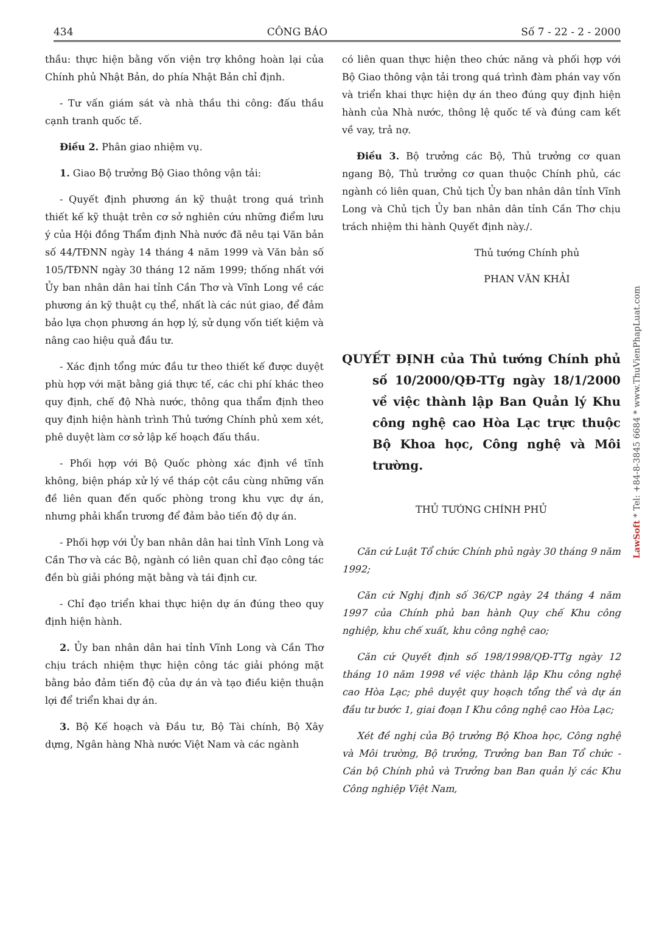434 CÔNG BÁO Số 7 - 22 - 2 - 2000
thầu: thực hiện bằng vốn viện trợ không hoàn lại của Chính phủ Nhật Bản, do phía Nhật Bản chỉ định.
- Tư vấn giám sát và nhà thầu thi công: đấu thầu cạnh tranh quốc tế.
Điều 2. Phân giao nhiệm vụ.
1. Giao Bộ trưởng Bộ Giao thông vận tải:
- Quyết định phương án kỹ thuật trong quá trình thiết kế kỹ thuật trên cơ sở nghiên cứu những điểm lưu ý của Hội đồng Thẩm định Nhà nước đã nêu tại Văn bản số 44/TĐNN ngày 14 tháng 4 năm 1999 và Văn bản số 105/TĐNN ngày 30 tháng 12 năm 1999; thống nhất với Ủy ban nhân dân hai tỉnh Cần Thơ và Vĩnh Long về các phương án kỹ thuật cụ thể, nhất là các nút giao, để đảm bảo lựa chọn phương án hợp lý, sử dụng vốn tiết kiệm và nâng cao hiệu quả đầu tư.
- Xác định tổng mức đầu tư theo thiết kế được duyệt phù hợp với mặt bằng giá thực tế, các chi phí khác theo quy định, chế độ Nhà nước, thông qua thẩm định theo quy định hiện hành trình Thủ tướng Chính phủ xem xét, phê duyệt làm cơ sở lập kế hoạch đấu thầu.
- Phối hợp với Bộ Quốc phòng xác định về tĩnh không, biện pháp xử lý về tháp cột cầu cùng những vấn đề liên quan đến quốc phòng trong khu vực dự án, nhưng phải khẩn trương để đảm bảo tiến độ dự án.
- Phối hợp với Ủy ban nhân dân hai tỉnh Vĩnh Long và Cần Thơ và các Bộ, ngành có liên quan chỉ đạo công tác đền bù giải phóng mặt bằng và tái định cư.
- Chỉ đạo triển khai thực hiện dự án đúng theo quy định hiện hành.
2. Ủy ban nhân dân hai tỉnh Vĩnh Long và Cần Thơ chịu trách nhiệm thực hiện công tác giải phóng mặt bằng bảo đảm tiến độ của dự án và tạo điều kiện thuận lợi để triển khai dự án.
3. Bộ Kế hoạch và Đầu tư, Bộ Tài chính, Bộ Xây dựng, Ngân hàng Nhà nước Việt Nam và các ngành
có liên quan thực hiện theo chức năng và phối hợp với Bộ Giao thông vận tải trong quá trình đàm phán vay vốn và triển khai thực hiện dự án theo đúng quy định hiện hành của Nhà nước, thông lệ quốc tế và đúng cam kết về vay, trả nợ.
Điều 3. Bộ trưởng các Bộ, Thủ trưởng cơ quan ngang Bộ, Thủ trưởng cơ quan thuộc Chính phủ, các ngành có liên quan, Chủ tịch Ủy ban nhân dân tỉnh Vĩnh Long và Chủ tịch Ủy ban nhân dân tỉnh Cần Thơ chịu trách nhiệm thi hành Quyết định này./.
Thủ tướng Chính phủ
PHAN VĂN KHẢI
QUYẾT ĐỊNH của Thủ tướng Chính phủ số 10/2000/QĐ-TTg ngày 18/1/2000 về việc thành lập Ban Quản lý Khu công nghệ cao Hòa Lạc trực thuộc Bộ Khoa học, Công nghệ và Môi trường.
THỦ TƯỚNG CHÍNH PHỦ
Căn cứ Luật Tổ chức Chính phủ ngày 30 tháng 9 năm 1992;
Căn cứ Nghị định số 36/CP ngày 24 tháng 4 năm 1997 của Chính phủ ban hành Quy chế Khu công nghiệp, khu chế xuất, khu công nghệ cao;
Căn cứ Quyết định số 198/1998/QĐ-TTg ngày 12 tháng 10 năm 1998 về việc thành lập Khu công nghệ cao Hòa Lạc; phê duyệt quy hoạch tổng thể và dự án đầu tư bước 1, giai đoạn I Khu công nghệ cao Hòa Lạc;
Xét đề nghị của Bộ trưởng Bộ Khoa học, Công nghệ và Môi trường, Bộ trưởng, Trưởng ban Ban Tổ chức - Cán bộ Chính phủ và Trưởng ban Ban quản lý các Khu Công nghiệp Việt Nam,
LawSoft * Tel: +84-8-3845 6684 * www.ThuVienPhapLuat.com